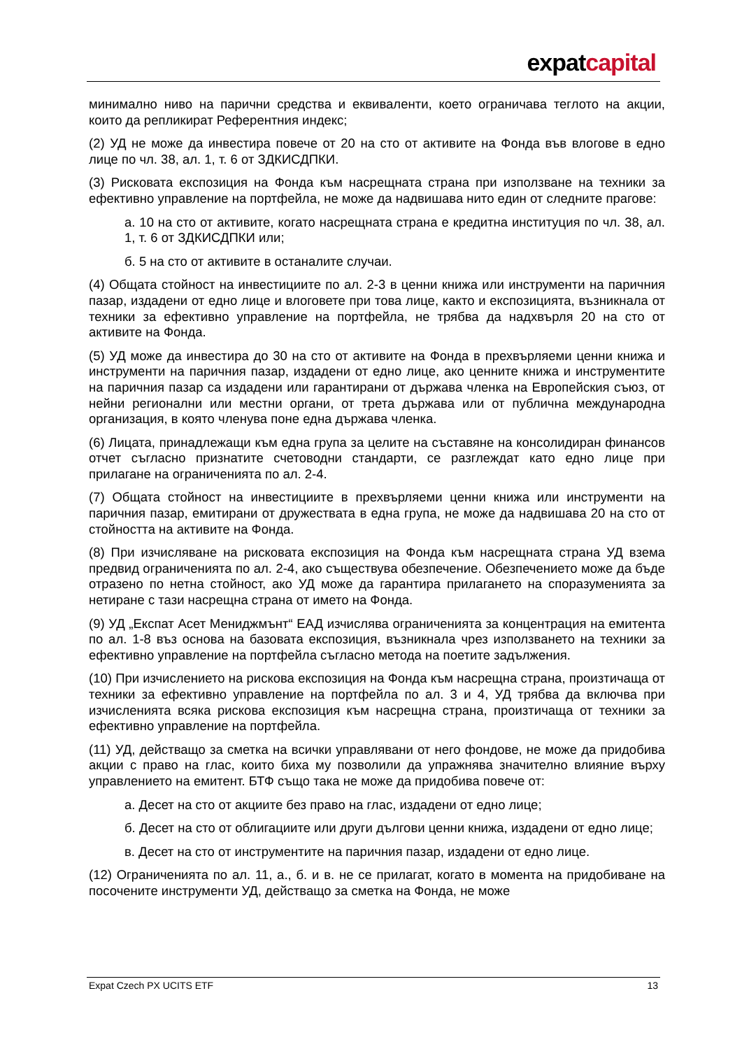expatcapital
минимално ниво на парични средства и еквиваленти, което ограничава теглото на акции, които да репликират Референтния индекс;
(2) УД не може да инвестира повече от 20 на сто от активите на Фонда във влогове в едно лице по чл. 38, ал. 1, т. 6 от ЗДКИСДПКИ.
(3) Рисковата експозиция на Фонда към насрещната страна при използване на техники за ефективно управление на портфейла, не може да надвишава нито един от следните прагове:
а. 10 на сто от активите, когато насрещната страна е кредитна институция по чл. 38, ал. 1, т. 6 от ЗДКИСДПКИ или;
б. 5 на сто от активите в останалите случаи.
(4) Общата стойност на инвестициите по ал. 2-3 в ценни книжа или инструменти на паричния пазар, издадени от едно лице и влоговете при това лице, както и експозицията, възникнала от техники за ефективно управление на портфейла, не трябва да надхвърля 20 на сто от активите на Фонда.
(5) УД може да инвестира до 30 на сто от активите на Фонда в прехвърляеми ценни книжа и инструменти на паричния пазар, издадени от едно лице, ако ценните книжа и инструментите на паричния пазар са издадени или гарантирани от държава членка на Европейския съюз, от нейни регионални или местни органи, от трета държава или от публична международна организация, в която членува поне една държава членка.
(6) Лицата, принадлежащи към една група за целите на съставяне на консолидиран финансов отчет съгласно признатите счетоводни стандарти, се разглеждат като едно лице при прилагане на ограниченията по ал. 2-4.
(7) Общата стойност на инвестициите в прехвърляеми ценни книжа или инструменти на паричния пазар, емитирани от дружествата в една група, не може да надвишава 20 на сто от стойността на активите на Фонда.
(8) При изчисляване на рисковата експозиция на Фонда към насрещната страна УД взема предвид ограниченията по ал. 2-4, ако съществува обезпечение. Обезпечението може да бъде отразено по нетна стойност, ако УД може да гарантира прилагането на споразуменията за нетиране с тази насрещна страна от името на Фонда.
(9) УД „Експат Асет Мениджмънт“ ЕАД изчислява ограниченията за концентрация на емитента по ал. 1-8 въз основа на базовата експозиция, възникнала чрез използването на техники за ефективно управление на портфейла съгласно метода на поетите задължения.
(10) При изчислението на рискова експозиция на Фонда към насрещна страна, произтичаща от техники за ефективно управление на портфейла по ал. 3 и 4, УД трябва да включва при изчисленията всяка рискова експозиция към насрещна страна, произтичаща от техники за ефективно управление на портфейла.
(11) УД, действащо за сметка на всички управлявани от него фондове, не може да придобива акции с право на глас, които биха му позволили да упражнява значително влияние върху управлението на емитент. БТФ също така не може да придобива повече от:
а. Десет на сто от акциите без право на глас, издадени от едно лице;
б. Десет на сто от облигациите или други дългови ценни книжа, издадени от едно лице;
в. Десет на сто от инструментите на паричния пазар, издадени от едно лице.
(12) Ограниченията по ал. 11, а., б. и в. не се прилагат, когато в момента на придобиване на посочените инструменти УД, действащо за сметка на Фонда, не може
Expat Czech PX UCITS ETF 13